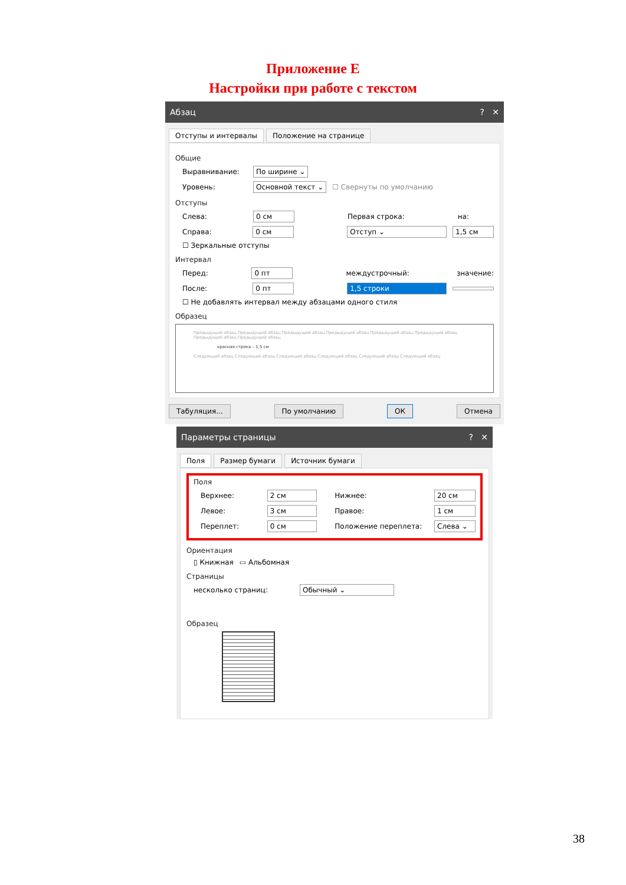Приложение Е
Настройки при работе с текстом
Абзац? ✕
Отступы и интервалы Положение на странице
Общие
Выравнивание: По ширине ⌄
Уровень: Основной текст ⌄ ☐ Свернуты по умолчанию
Отступы
Слева: 0 см Первая строка: на:
Справа: 0 см Отступ ⌄ 1,5 см
☐ Зеркальные отступы
Интервал
Перед: 0 пт междустрочный: значение:
После: 0 пт 1,5 строки
☐ Не добавлять интервал между абзацами одного стиля
Образец
Предыдущий абзац Предыдущий абзац Предыдущий абзац Предыдущий абзац Предыдущий абзац Предыдущий абзац Предыдущий абзац Предыдущий абзац
красная строка – 1,5 см
Следующий абзац Следующий абзац Следующий абзац Следующий абзац Следующий абзац Следующий абзац
Табуляция... По умолчанию ОК Отмена
Параметры страницы? ✕
Поля Размер бумаги Источник бумаги
Поля
Верхнее: 2 см Нижнее: 20 см
Левое: 3 см Правое: 1 см
Переплет: 0 см Положение переплета: Слева ⌄
Ориентация
▯ Книжная ▭ Альбомная
Страницы
несколько страниц: Обычный ⌄
Образец
38